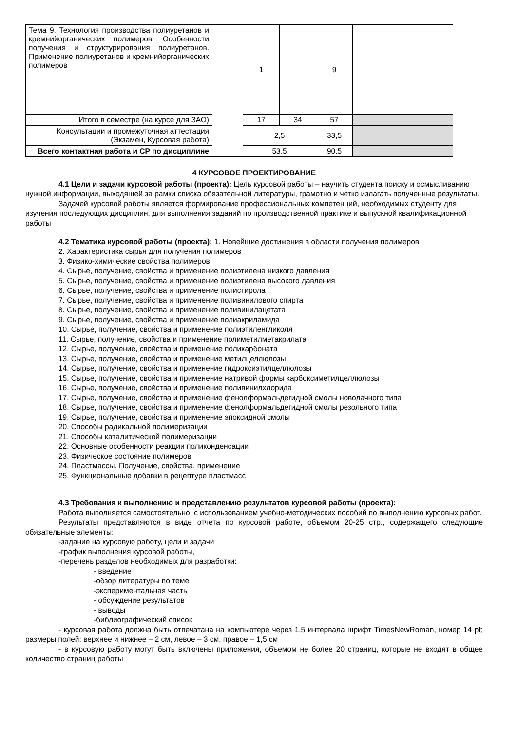| Тема 9. Технология производства полиуретанов и кремнийорганических полимеров. Особенности получения и структурирования полиуретанов. Применение полиуретанов и кремнийорганических полимеров | | 1 | | 9 | | |
| Итого в семестре (на курсе для ЗАО) | | 17 | 34 | 57 | | |
| Консультации и промежуточная аттестация (Экзамен, Курсовая работа) | | 2,5 | | 33,5 | | |
| Всего контактная работа и СР по дисциплине | | 53,5 | | 90,5 | | |
4 КУРСОВОЕ ПРОЕКТИРОВАНИЕ
4.1 Цели и задачи курсовой работы (проекта): Цель курсовой работы – научить студента поиску и осмысливанию нужной информации, выходящей за рамки списка обязательной литературы, грамотно и четко излагать полученные результаты.
Задачей курсовой работы является формирование профессиональных компетенций, необходимых студенту для изучения последующих дисциплин, для выполнения заданий по производственной практике и выпускной квалификационной работы
4.2 Тематика курсовой работы (проекта): 1. Новейшие достижения в области получения полимеров
2. Характеристика сырья для получения полимеров
3. Физико-химические свойства полимеров
4. Сырье, получение, свойства и применение полиэтилена низкого давления
5. Сырье, получение, свойства и применение полиэтилена высокого давления
6. Сырье, получение, свойства и применение полистирола
7. Сырье, получение, свойства и применение поливинилового спирта
8. Сырье, получение, свойства и применение поливинилацетата
9. Сырье, получение, свойства и применение полиакриламида
10. Сырье, получение, свойства и применение полиэтиленгликоля
11. Сырье, получение, свойства и применение полиметилметакрилата
12. Сырье, получение, свойства и применение поликарбоната
13. Сырье, получение, свойства и применение метилцеллюлозы
14. Сырье, получение, свойства и применение гидроксиэтилцеллюлозы
15. Сырье, получение, свойства и применение натривой формы карбоксиметилцеллюлозы
16. Сырье, получение, свойства и применение поливинилхлорида
17. Сырье, получение, свойства и применение фенолформальдегидной смолы новолачного типа
18. Сырье, получение, свойства и применение фенолформальдегидной смолы резольного типа
19. Сырье, получение, свойства и применение эпоксидной смолы
20. Способы радикальной полимеризации
21. Способы каталитической полимеризации
22. Основные особенности реакции поликонденсации
23. Физическое состояние полимеров
24. Пластмассы. Получение, свойства, применение
25. Функциональные добавки в рецептуре пластмасс
4.3 Требования к выполнению и представлению результатов курсовой работы (проекта):
Работа выполняется самостоятельно, с использованием учебно-методических пособий по выполнению курсовых работ.
Результаты представляются в виде отчета по курсовой работе, объемом 20-25 стр., содержащего следующие обязательные элементы:
-задание на курсовую работу, цели и задачи
-график выполнения курсовой работы,
-перечень разделов необходимых для разработки:
- введение
-обзор литературы по теме
-экспериментальная часть
- обсуждение результатов
- выводы
-библиографический список
- курсовая работа должна быть отпечатана на компьютере через 1,5 интервала шрифт TimesNewRoman, номер 14 pt; размеры полей: верхнее и нижнее – 2 см, левое – 3 см, правое – 1,5 см
- в курсовую работу могут быть включены приложения, объемом не более 20 страниц, которые не входят в общее количество страниц работы